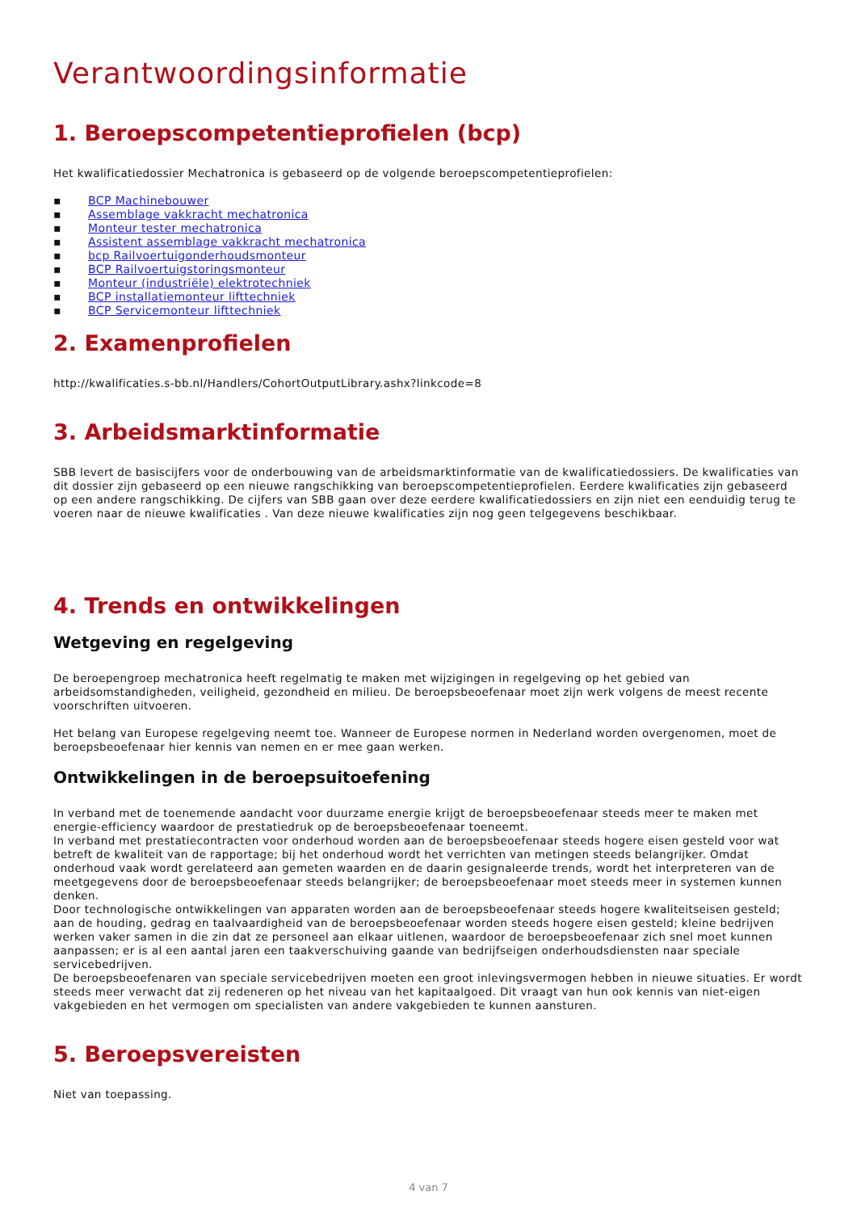Verantwoordingsinformatie
1. Beroepscompetentieprofielen (bcp)
Het kwalificatiedossier Mechatronica is gebaseerd op de volgende beroepscompetentieprofielen:
▪ BCP Machinebouwer
▪ Assemblage vakkracht mechatronica
▪ Monteur tester mechatronica
▪ Assistent assemblage vakkracht mechatronica
▪ bcp Railvoertuigonderhoudsmonteur
▪ BCP Railvoertuigstoringsmonteur
▪ Monteur (industriële) elektrotechniek
▪ BCP installatiemonteur lifttechniek
▪ BCP Servicemonteur lifttechniek
2. Examenprofielen
http://kwalificaties.s-bb.nl/Handlers/CohortOutputLibrary.ashx?linkcode=8
3. Arbeidsmarktinformatie
SBB levert de basiscijfers voor de onderbouwing van de arbeidsmarktinformatie van de kwalificatiedossiers. De kwalificaties van dit dossier zijn gebaseerd op een nieuwe rangschikking van beroepscompetentieprofielen. Eerdere kwalificaties zijn gebaseerd op een andere rangschikking. De cijfers van SBB gaan over deze eerdere kwalificatiedossiers en zijn niet een eenduidig terug te voeren naar de nieuwe kwalificaties . Van deze nieuwe kwalificaties zijn nog geen telgegevens beschikbaar.
4. Trends en ontwikkelingen
Wetgeving en regelgeving
De beroepengroep mechatronica heeft regelmatig te maken met wijzigingen in regelgeving op het gebied van arbeidsomstandigheden, veiligheid, gezondheid en milieu. De beroepsbeoefenaar moet zijn werk volgens de meest recente voorschriften uitvoeren.
Het belang van Europese regelgeving neemt toe. Wanneer de Europese normen in Nederland worden overgenomen, moet de beroepsbeoefenaar hier kennis van nemen en er mee gaan werken.
Ontwikkelingen in de beroepsuitoefening
In verband met de toenemende aandacht voor duurzame energie krijgt de beroepsbeoefenaar steeds meer te maken met energie-efficiency waardoor de prestatiedruk op de beroepsbeoefenaar toeneemt.
In verband met prestatiecontracten voor onderhoud worden aan de beroepsbeoefenaar steeds hogere eisen gesteld voor wat betreft de kwaliteit van de rapportage; bij het onderhoud wordt het verrichten van metingen steeds belangrijker. Omdat onderhoud vaak wordt gerelateerd aan gemeten waarden en de daarin gesignaleerde trends, wordt het interpreteren van de meetgegevens door de beroepsbeoefenaar steeds belangrijker; de beroepsbeoefenaar moet steeds meer in systemen kunnen denken.
Door technologische ontwikkelingen van apparaten worden aan de beroepsbeoefenaar steeds hogere kwaliteitseisen gesteld; aan de houding, gedrag en taalvaardigheid van de beroepsbeoefenaar worden steeds hogere eisen gesteld; kleine bedrijven werken vaker samen in die zin dat ze personeel aan elkaar uitlenen, waardoor de beroepsbeoefenaar zich snel moet kunnen aanpassen; er is al een aantal jaren een taakverschuiving gaande van bedrijfseigen onderhoudsdiensten naar speciale servicebedrijven.
De beroepsbeoefenaren van speciale servicebedrijven moeten een groot inlevingsvermogen hebben in nieuwe situaties. Er wordt steeds meer verwacht dat zij redeneren op het niveau van het kapitaalgoed. Dit vraagt van hun ook kennis van niet-eigen vakgebieden en het vermogen om specialisten van andere vakgebieden te kunnen aansturen.
5. Beroepsvereisten
Niet van toepassing.
4 van 7